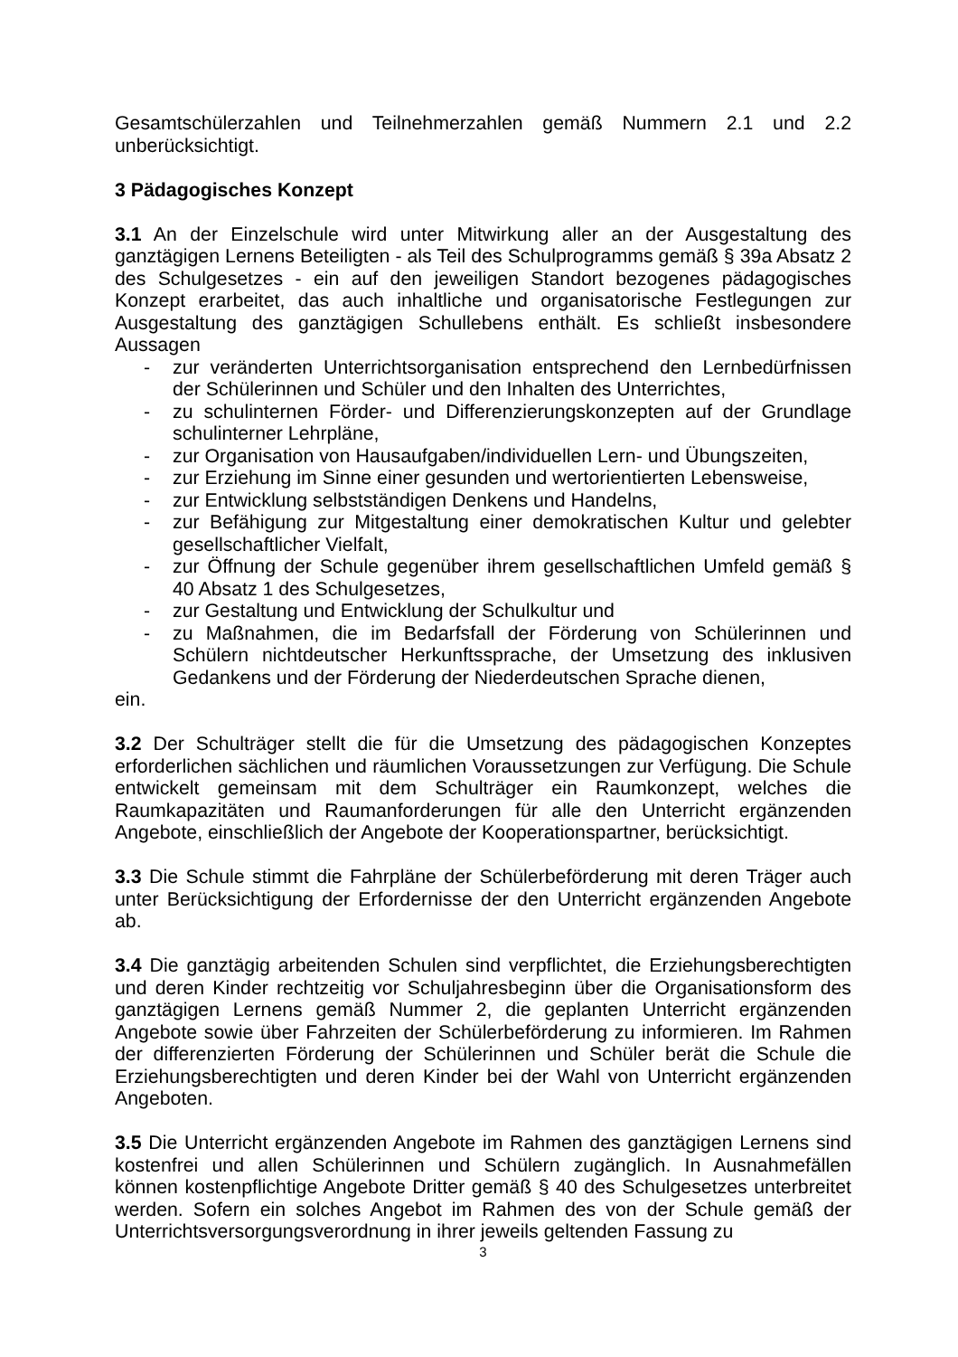Gesamtschülerzahlen und Teilnehmerzahlen gemäß Nummern 2.1 und 2.2 unberücksichtigt.
3 Pädagogisches Konzept
3.1 An der Einzelschule wird unter Mitwirkung aller an der Ausgestaltung des ganztägigen Lernens Beteiligten - als Teil des Schulprogramms gemäß § 39a Absatz 2 des Schulgesetzes - ein auf den jeweiligen Standort bezogenes pädagogisches Konzept erarbeitet, das auch inhaltliche und organisatorische Festlegungen zur Ausgestaltung des ganztägigen Schullebens enthält. Es schließt insbesondere Aussagen
- zur veränderten Unterrichtsorganisation entsprechend den Lernbedürfnissen der Schülerinnen und Schüler und den Inhalten des Unterrichtes,
- zu schulinternen Förder- und Differenzierungskonzepten auf der Grundlage schulinterner Lehrpläne,
- zur Organisation von Hausaufgaben/individuellen Lern- und Übungszeiten,
- zur Erziehung im Sinne einer gesunden und wertorientierten Lebensweise,
- zur Entwicklung selbstständigen Denkens und Handelns,
- zur Befähigung zur Mitgestaltung einer demokratischen Kultur und gelebter gesellschaftlicher Vielfalt,
- zur Öffnung der Schule gegenüber ihrem gesellschaftlichen Umfeld gemäß § 40 Absatz 1 des Schulgesetzes,
- zur Gestaltung und Entwicklung der Schulkultur und
- zu Maßnahmen, die im Bedarfsfall der Förderung von Schülerinnen und Schülern nichtdeutscher Herkunftssprache, der Umsetzung des inklusiven Gedankens und der Förderung der Niederdeutschen Sprache dienen,
ein.
3.2 Der Schulträger stellt die für die Umsetzung des pädagogischen Konzeptes erforderlichen sächlichen und räumlichen Voraussetzungen zur Verfügung. Die Schule entwickelt gemeinsam mit dem Schulträger ein Raumkonzept, welches die Raumkapazitäten und Raumanforderungen für alle den Unterricht ergänzenden Angebote, einschließlich der Angebote der Kooperationspartner, berücksichtigt.
3.3 Die Schule stimmt die Fahrpläne der Schülerbeförderung mit deren Träger auch unter Berücksichtigung der Erfordernisse der den Unterricht ergänzenden Angebote ab.
3.4 Die ganztägig arbeitenden Schulen sind verpflichtet, die Erziehungsberechtigten und deren Kinder rechtzeitig vor Schuljahresbeginn über die Organisationsform des ganztägigen Lernens gemäß Nummer 2, die geplanten Unterricht ergänzenden Angebote sowie über Fahrzeiten der Schülerbeförderung zu informieren. Im Rahmen der differenzierten Förderung der Schülerinnen und Schüler berät die Schule die Erziehungsberechtigten und deren Kinder bei der Wahl von Unterricht ergänzenden Angeboten.
3.5 Die Unterricht ergänzenden Angebote im Rahmen des ganztägigen Lernens sind kostenfrei und allen Schülerinnen und Schülern zugänglich. In Ausnahmefällen können kostenpflichtige Angebote Dritter gemäß § 40 des Schulgesetzes unterbreitet werden. Sofern ein solches Angebot im Rahmen des von der Schule gemäß der Unterrichtsversorgungsverordnung in ihrer jeweils geltenden Fassung zu
3